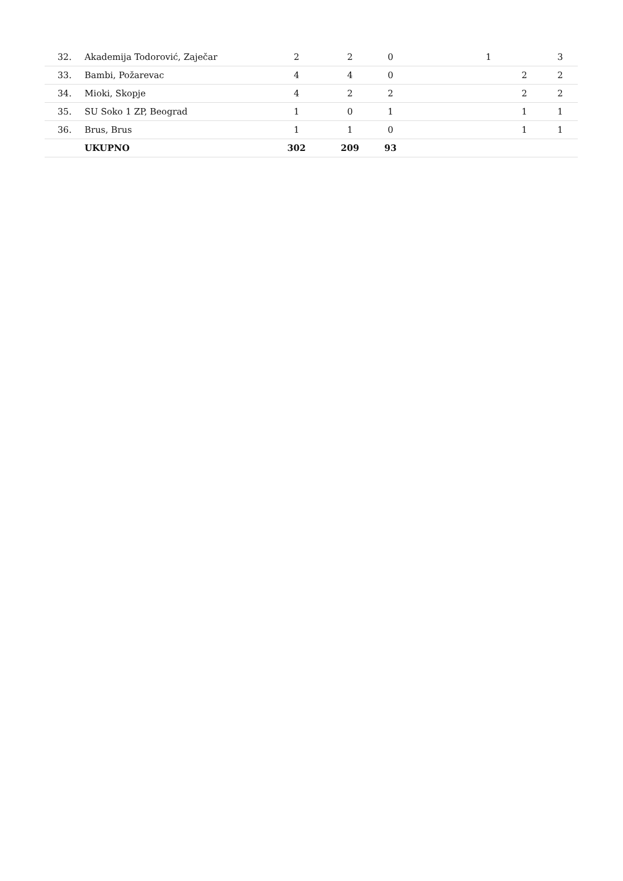| 32. | Akademija Todorović, Zaječar | 2 | 2 | 0 | | 1 | | 3 |
| 33. | Bambi, Požarevac | 4 | 4 | 0 | | | 2 | 2 |
| 34. | Mioki, Skopje | 4 | 2 | 2 | | | 2 | 2 |
| 35. | SU Soko 1 ZP, Beograd | 1 | 0 | 1 | | | 1 | 1 |
| 36. | Brus, Brus | 1 | 1 | 0 | | | 1 | 1 |
| | UKUPNO | 302 | 209 | 93 | | | | |